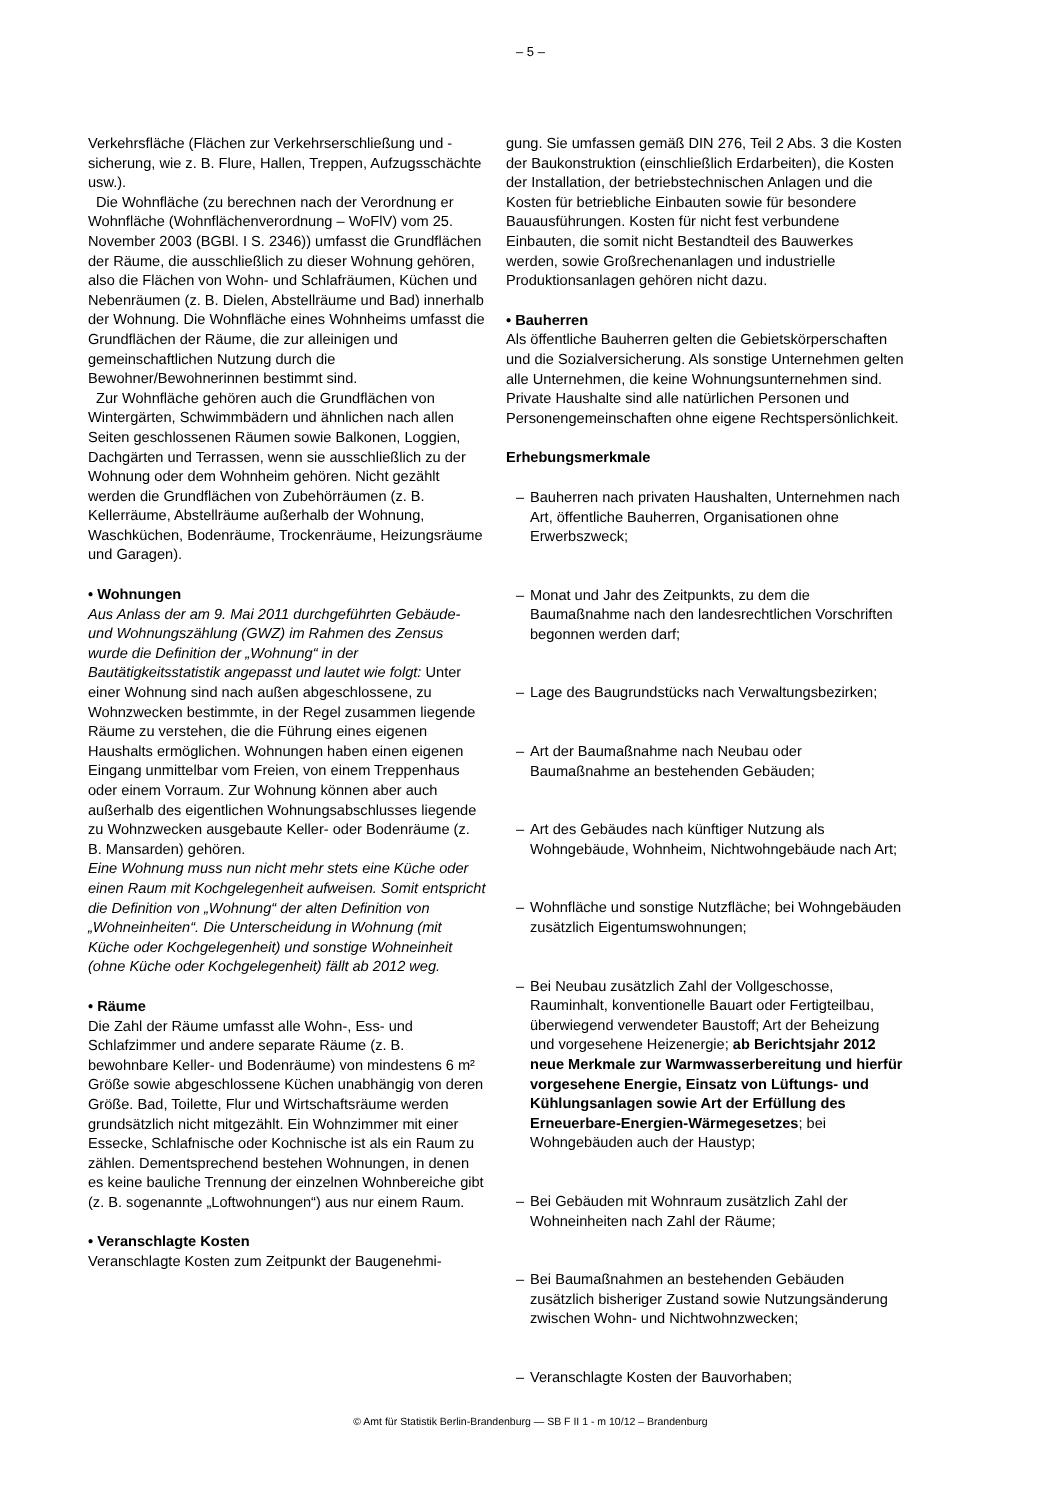– 5 –
Verkehrsfläche (Flächen zur Verkehrserschließung und -sicherung, wie z. B. Flure, Hallen, Treppen, Aufzugsschächte usw.).
Die Wohnfläche (zu berechnen nach der Verordnung er Wohnfläche (Wohnflächenverordnung – WoFlV) vom 25. November 2003 (BGBl. I S. 2346)) umfasst die Grundflächen der Räume, die ausschließlich zu dieser Wohnung gehören, also die Flächen von Wohn- und Schlafräumen, Küchen und Nebenräumen (z. B. Dielen, Abstellräume und Bad) innerhalb der Wohnung. Die Wohnfläche eines Wohnheims umfasst die Grundflächen der Räume, die zur alleinigen und gemeinschaftlichen Nutzung durch die Bewohner/Bewohnerinnen bestimmt sind.
Zur Wohnfläche gehören auch die Grundflächen von Wintergärten, Schwimmbädern und ähnlichen nach allen Seiten geschlossenen Räumen sowie Balkonen, Loggien, Dachgärten und Terrassen, wenn sie ausschließlich zu der Wohnung oder dem Wohnheim gehören. Nicht gezählt werden die Grundflächen von Zubehörräumen (z. B. Kellerräume, Abstellräume außerhalb der Wohnung, Waschküchen, Bodenräume, Trockenräume, Heizungsräume und Garagen).
• Wohnungen
Aus Anlass der am 9. Mai 2011 durchgeführten Gebäude- und Wohnungszählung (GWZ) im Rahmen des Zensus wurde die Definition der „Wohnung“ in der Bautätigkeitsstatistik angepasst und lautet wie folgt: Unter einer Wohnung sind nach außen abgeschlossene, zu Wohnzwecken bestimmte, in der Regel zusammen liegende Räume zu verstehen, die die Führung eines eigenen Haushalts ermöglichen. Wohnungen haben einen eigenen Eingang unmittelbar vom Freien, von einem Treppenhaus oder einem Vorraum. Zur Wohnung können aber auch außerhalb des eigentlichen Wohnungsabschlusses liegende zu Wohnzwecken ausgebaute Keller- oder Bodenräume (z. B. Mansarden) gehören.
Eine Wohnung muss nun nicht mehr stets eine Küche oder einen Raum mit Kochgelegenheit aufweisen. Somit entspricht die Definition von „Wohnung“ der alten Definition von „Wohneinheiten“. Die Unterscheidung in Wohnung (mit Küche oder Kochgelegenheit) und sonstige Wohneinheit (ohne Küche oder Kochgelegenheit) fällt ab 2012 weg.
• Räume
Die Zahl der Räume umfasst alle Wohn-, Ess- und Schlafzimmer und andere separate Räume (z. B. bewohnbare Keller- und Bodenräume) von mindestens 6 m² Größe sowie abgeschlossene Küchen unabhängig von deren Größe. Bad, Toilette, Flur und Wirtschaftsräume werden grundsätzlich nicht mitgezählt. Ein Wohnzimmer mit einer Essecke, Schlafnische oder Kochnische ist als ein Raum zu zählen. Dementsprechend bestehen Wohnungen, in denen es keine bauliche Trennung der einzelnen Wohnbereiche gibt (z. B. sogenannte „Loftwohnungen“) aus nur einem Raum.
• Veranschlagte Kosten
Veranschlagte Kosten zum Zeitpunkt der Baugenehmi-
gung. Sie umfassen gemäß DIN 276, Teil 2 Abs. 3 die Kosten der Baukonstruktion (einschließlich Erdarbeiten), die Kosten der Installation, der betriebstechnischen Anlagen und die Kosten für betriebliche Einbauten sowie für besondere Bauausführungen. Kosten für nicht fest verbundene Einbauten, die somit nicht Bestandteil des Bauwerkes werden, sowie Großrechenanlagen und industrielle Produktionsanlagen gehören nicht dazu.
• Bauherren
Als öffentliche Bauherren gelten die Gebietskörperschaften und die Sozialversicherung. Als sonstige Unternehmen gelten alle Unternehmen, die keine Wohnungsunternehmen sind. Private Haushalte sind alle natürlichen Personen und Personengemeinschaften ohne eigene Rechtspersönlichkeit.
Erhebungsmerkmale
– Bauherren nach privaten Haushalten, Unternehmen nach Art, öffentliche Bauherren, Organisationen ohne Erwerbszweck;
– Monat und Jahr des Zeitpunkts, zu dem die Baumaßnahme nach den landesrechtlichen Vorschriften begonnen werden darf;
– Lage des Baugrundstücks nach Verwaltungsbezirken;
– Art der Baumaßnahme nach Neubau oder Baumaßnahme an bestehenden Gebäuden;
– Art des Gebäudes nach künftiger Nutzung als Wohngebäude, Wohnheim, Nichtwohngebäude nach Art;
– Wohnfläche und sonstige Nutzfläche; bei Wohngebäuden zusätzlich Eigentumswohnungen;
– Bei Neubau zusätzlich Zahl der Vollgeschosse, Rauminhalt, konventionelle Bauart oder Fertigteilbau, überwiegend verwendeter Baustoff; Art der Beheizung und vorgesehene Heizenergie; ab Berichtsjahr 2012 neue Merkmale zur Warmwasserbereitung und hierfür vorgesehene Energie, Einsatz von Lüftungs- und Kühlungsanlagen sowie Art der Erfüllung des Erneuerbare-Energien-Wärmegesetzes; bei Wohngebäuden auch der Haustyp;
– Bei Gebäuden mit Wohnraum zusätzlich Zahl der Wohneinheiten nach Zahl der Räume;
– Bei Baumaßnahmen an bestehenden Gebäuden zusätzlich bisheriger Zustand sowie Nutzungsänderung zwischen Wohn- und Nichtwohnzwecken;
– Veranschlagte Kosten der Bauvorhaben;
© Amt für Statistik Berlin-Brandenburg — SB F II 1 - m 10/12 – Brandenburg